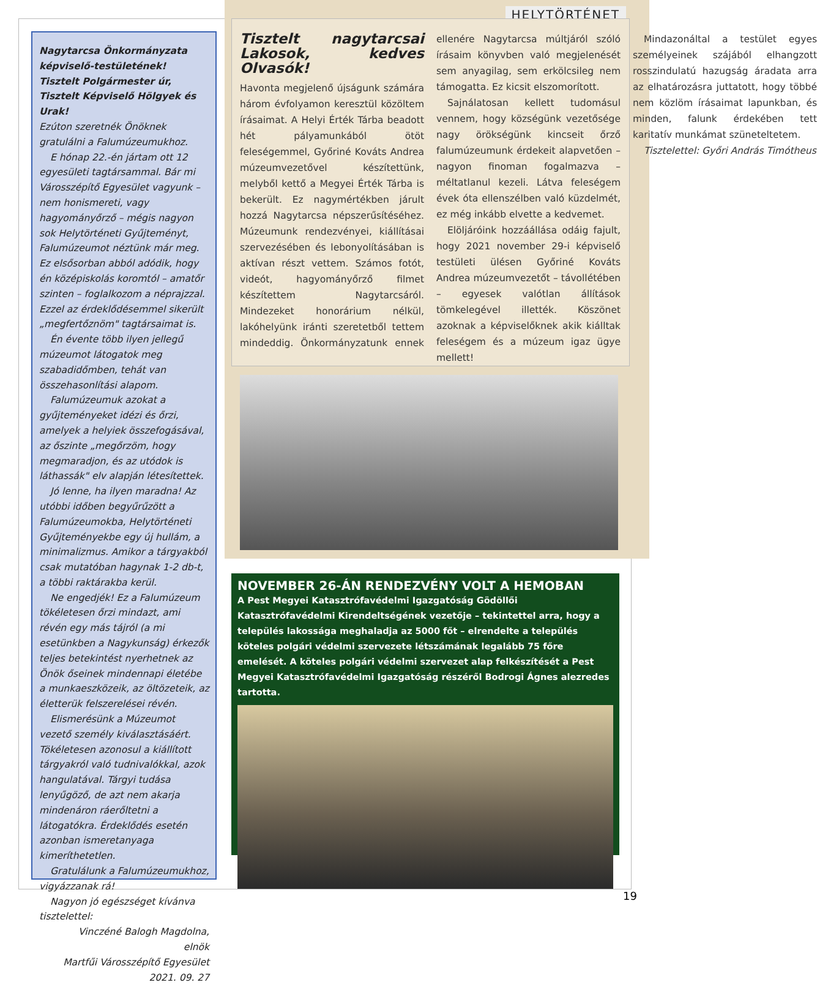Nagytarcsa Önkormányzata képviselő-testületének!
Tisztelt Polgármester úr,
Tisztelt Képviselő Hölgyek és Urak!
Ezúton szeretnék Önöknek gratulálni a Falumúzeumukhoz.
E hónap 22.-én jártam ott 12 egyesületi tagtársammal. Bár mi Városszépítő Egyesület vagyunk – nem honismereti, vagy hagyományőrző – mégis nagyon sok Helytörténeti Gyűjteményt, Falumúzeumot néztünk már meg. Ez elsősorban abból adódik, hogy én középiskolás koromtól – amatőr szinten – foglalkozom a néprajzzal. Ezzel az érdeklődésemmel sikerült „megfertőznöm" tagtársaimat is.
Én évente több ilyen jellegű múzeumot látogatok meg szabadidőmben, tehát van összehasonlítási alapom.
Falumúzeumuk azokat a gyűjteményeket idézi és őrzi, amelyek a helyiek összefogásával, az őszinte „megőrzöm, hogy megmaradjon, és az utódok is láthassák" elv alapján létesítettek.
Jó lenne, ha ilyen maradna! Az utóbbi időben begyűrűzött a Falumúzeumokba, Helytörténeti Gyűjteményekbe egy új hullám, a minimalizmus. Amikor a tárgyakból csak mutatóban hagynak 1-2 db-t, a többi raktárakba kerül.
Ne engedjék! Ez a Falumúzeum tökéletesen őrzi mindazt, ami révén egy más tájról (a mi esetünkben a Nagykunság) érkezők teljes betekintést nyerhetnek az Önök őseinek mindennapi életébe a munkaeszközeik, az öltözeteik, az életterük felszerelései révén.
Elismerésünk a Múzeumot vezető személy kiválasztásáért. Tökéletesen azonosul a kiállított tárgyakról való tudnivalókkal, azok hangulatával. Tárgyi tudása lenyűgöző, de azt nem akarja mindenáron ráerőltetni a látogatókra. Érdeklődés esetén azonban ismeretanyaga kimeríthetetlen.
Gratulálunk a Falumúzeumukhoz, vigyázzanak rá!
Nagyon jó egészséget kívánva tisztelettel:
Vinczéné Balogh Magdolna, elnök
Martfűi Városszépítő Egyesület 2021. 09. 27
HELYTÖRTÉNET
Tisztelt nagytarcsai Lakosok, kedves Olvasók!
Havonta megjelenő újságunk számára három évfolyamon keresztül közöltem írásaimat. A Helyi Érték Tárba beadott hét pályamunkából ötöt feleségemmel, Győriné Kováts Andrea múzeumvezetővel készítettünk, melyből kettő a Megyei Érték Tárba is bekerült. Ez nagymértékben járult hozzá Nagytarcsa népszerűsítéséhez. Múzeumunk rendezvényei, kiállításai szervezésében és lebonyolításában is aktívan részt vettem. Számos fotót, videót, hagyományőrző filmet készítettem Nagytarcsáról. Mindezeket honorárium nélkül, lakóhelyünk iránti szeretetből tettem mindeddig. Önkormányzatunk ennek ellenére Nagytarcsa múltjáról szóló írásaim könyvben való megjelenését sem anyagilag, sem erkölcsileg nem támogatta. Ez kicsit elszomorított.
Sajnálatosan kellett tudomásul vennem, hogy községünk vezetősége nagy örökségünk kincseit őrző falumúzeumunk érdekeit alapvetően – nagyon finoman fogalmazva – méltatlanul kezeli. Látva feleségem évek óta ellenszélben való küzdelmét, ez még inkább elvette a kedvemet.
Elöljáróink hozzáállása odáig fajult, hogy 2021 november 29-i képviselő testületi ülésen Győriné Kováts Andrea múzeumvezetőt – távollétében – egyesek valótlan állítások tömkelegével illették. Köszönet azoknak a képviselőknek akik kiálltak feleségem és a múzeum igaz ügye mellett!
Mindazonáltal a testület egyes személyeinek szájából elhangzott rosszindulatú hazugság áradata arra az elhatározásra juttatott, hogy többé nem közlöm írásaimat lapunkban, és minden, falunk érdekében tett karitatív munkámat szüneteltetem.
Tisztelettel: Győri András Timótheus
NOVEMBER 26-ÁN RENDEZVÉNY VOLT A HEMOBAN
A Pest Megyei Katasztrófavédelmi Igazgatóság Gödöllői Katasztrófavédelmi Kirendeltségének vezetője – tekintettel arra, hogy a település lakossága meghaladja az 5000 főt – elrendelte a település köteles polgári védelmi szervezete létszámának legalább 75 főre emelését. A köteles polgári védelmi szervezet alap felkészítését a Pest Megyei Katasztrófavédelmi Igazgatóság részéről Bodrogi Ágnes alezredes tartotta.
19